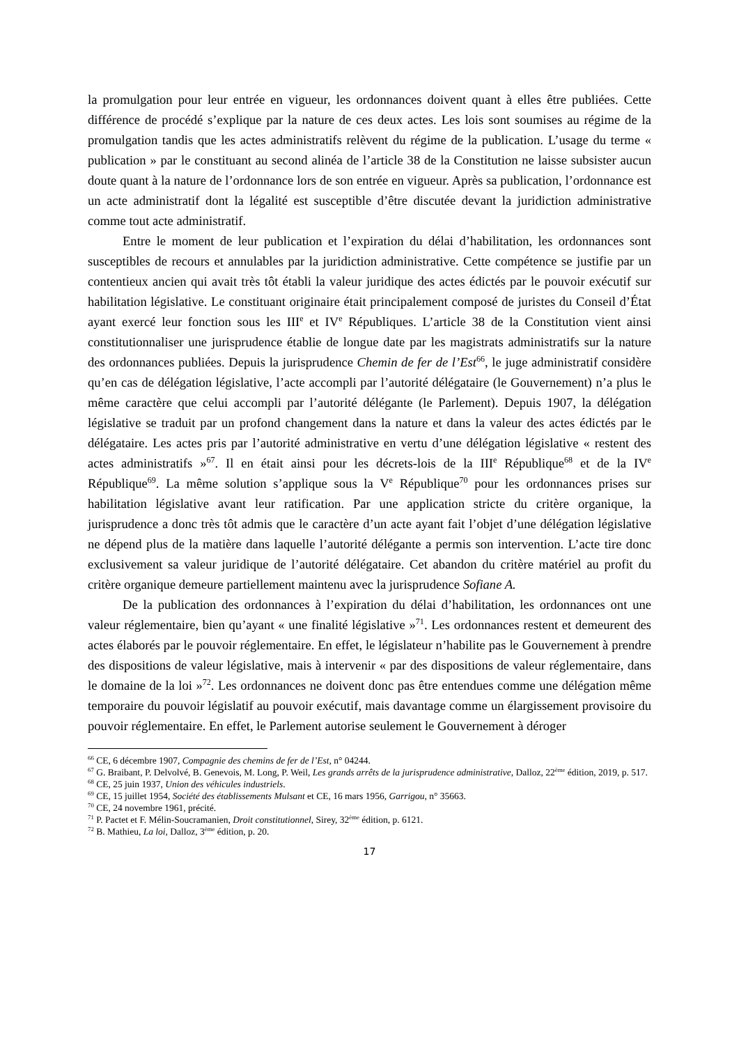la promulgation pour leur entrée en vigueur, les ordonnances doivent quant à elles être publiées. Cette différence de procédé s’explique par la nature de ces deux actes. Les lois sont soumises au régime de la promulgation tandis que les actes administratifs relèvent du régime de la publication. L’usage du terme « publication » par le constituant au second alinéa de l’article 38 de la Constitution ne laisse subsister aucun doute quant à la nature de l’ordonnance lors de son entrée en vigueur. Après sa publication, l’ordonnance est un acte administratif dont la légalité est susceptible d’être discutée devant la juridiction administrative comme tout acte administratif.
Entre le moment de leur publication et l’expiration du délai d’habilitation, les ordonnances sont susceptibles de recours et annulables par la juridiction administrative. Cette compétence se justifie par un contentieux ancien qui avait très tôt établi la valeur juridique des actes édictés par le pouvoir exécutif sur habilitation législative. Le constituant originaire était principalement composé de juristes du Conseil d’État ayant exercé leur fonction sous les III<sup>e</sup> et IV<sup>e</sup> Républiques. L’article 38 de la Constitution vient ainsi constitutionnaliser une jurisprudence établie de longue date par les magistrats administratifs sur la nature des ordonnances publiées. Depuis la jurisprudence Chemin de fer de l’Est<sup>66</sup>, le juge administratif considère qu’en cas de délégation législative, l’acte accompli par l’autorité délégataire (le Gouvernement) n’a plus le même caractère que celui accompli par l’autorité délégante (le Parlement). Depuis 1907, la délégation législative se traduit par un profond changement dans la nature et dans la valeur des actes édictés par le délégataire. Les actes pris par l’autorité administrative en vertu d’une délégation législative « restent des actes administratifs »<sup>67</sup>. Il en était ainsi pour les décrets-lois de la III<sup>e</sup> République<sup>68</sup> et de la IV<sup>e</sup> République<sup>69</sup>. La même solution s’applique sous la V<sup>e</sup> République<sup>70</sup> pour les ordonnances prises sur habilitation législative avant leur ratification. Par une application stricte du critère organique, la jurisprudence a donc très tôt admis que le caractère d’un acte ayant fait l’objet d’une délégation législative ne dépend plus de la matière dans laquelle l’autorité délégante a permis son intervention. L’acte tire donc exclusivement sa valeur juridique de l’autorité délégataire. Cet abandon du critère matériel au profit du critère organique demeure partiellement maintenu avec la jurisprudence Sofiane A.
De la publication des ordonnances à l’expiration du délai d’habilitation, les ordonnances ont une valeur réglementaire, bien qu’ayant « une finalité législative »<sup>71</sup>. Les ordonnances restent et demeurent des actes élaborés par le pouvoir réglementaire. En effet, le législateur n’habilite pas le Gouvernement à prendre des dispositions de valeur législative, mais à intervenir « par des dispositions de valeur réglementaire, dans le domaine de la loi »<sup>72</sup>. Les ordonnances ne doivent donc pas être entendues comme une délégation même temporaire du pouvoir législatif au pouvoir exécutif, mais davantage comme un élargissement provisoire du pouvoir réglementaire. En effet, le Parlement autorise seulement le Gouvernement à déroger
<sup>66</sup> CE, 6 décembre 1907, Compagnie des chemins de fer de l’Est, n° 04244.
<sup>67</sup> G. Braibant, P. Delvolvé, B. Genevois, M. Long, P. Weil, Les grands arrêts de la jurisprudence administrative, Dalloz, 22<sup>ème</sup> édition, 2019, p. 517.
<sup>68</sup> CE, 25 juin 1937, Union des véhicules industriels.
<sup>69</sup> CE, 15 juillet 1954, Société des établissements Mulsant et CE, 16 mars 1956, Garrigou, n° 35663.
<sup>70</sup> CE, 24 novembre 1961, précité.
<sup>71</sup> P. Pactet et F. Mélin-Soucramanien, Droit constitutionnel, Sirey, 32<sup>ème</sup> édition, p. 6121.
<sup>72</sup> B. Mathieu, La loi, Dalloz, 3<sup>ème</sup> édition, p. 20.
17